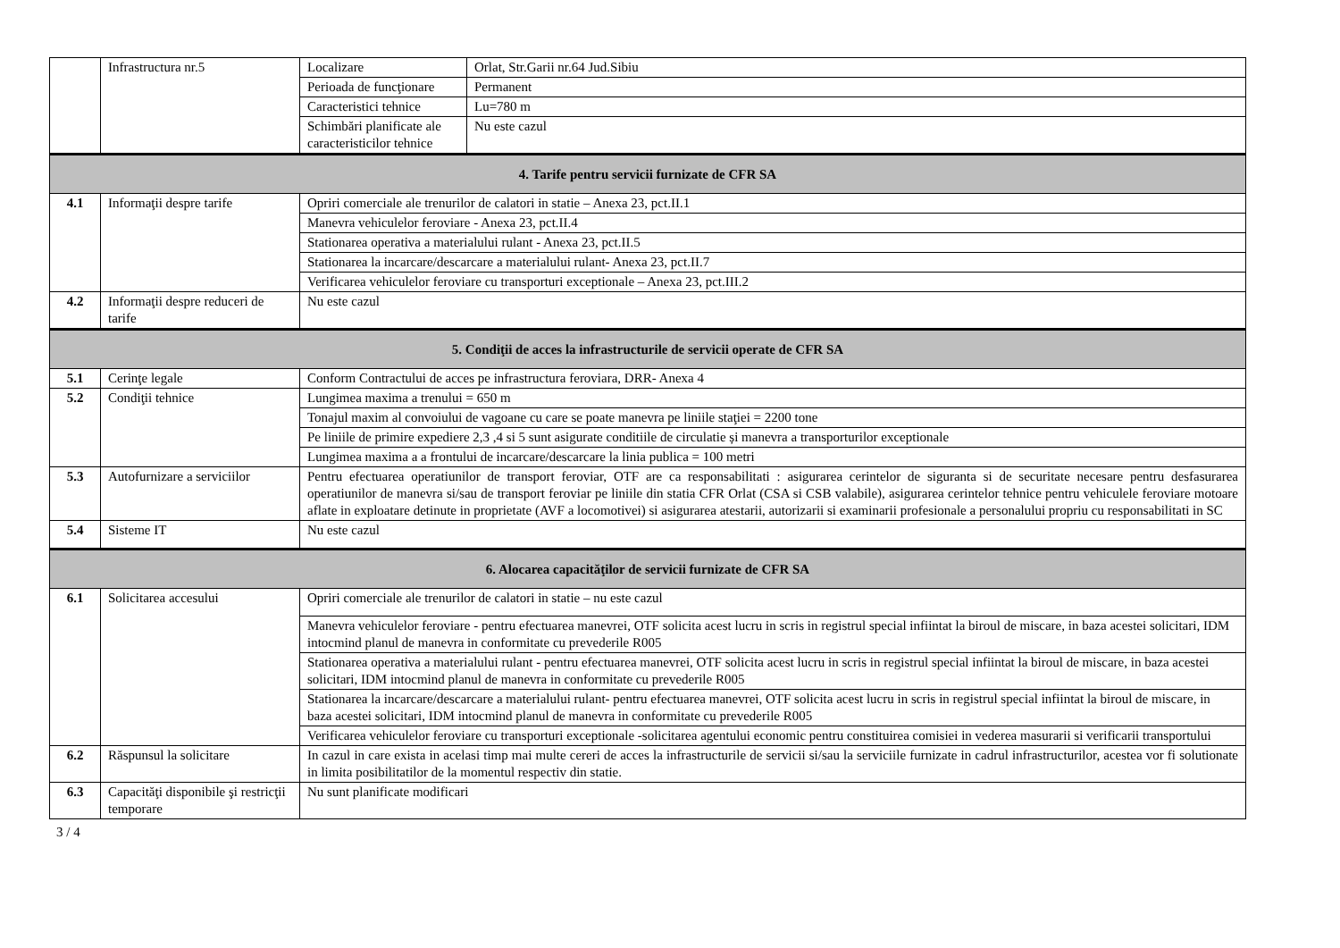| | Infrastructura nr.5 | Localizare | Orlat, Str.Garii nr.64 Jud.Sibiu |
| | | Perioada de funcţionare | Permanent |
| | | Caracteristici tehnice | Lu=780 m |
| | | Schimbări planificate ale caracteristicilor tehnice | Nu este cazul |
| 4. Tarife pentru servicii furnizate de CFR SA | | | |
| 4.1 | Informaţii despre tarife | Opriri comerciale ale trenurilor de calatori in statie – Anexa 23, pct.II.1 | |
| | | Manevra vehiculelor feroviare - Anexa 23, pct.II.4 | |
| | | Stationarea operativa a materialului rulant - Anexa 23, pct.II.5 | |
| | | Stationarea la incarcare/descarcare a materialului rulant- Anexa 23, pct.II.7 | |
| | | Verificarea vehiculelor feroviare cu transporturi exceptionale – Anexa 23, pct.III.2 | |
| 4.2 | Informaţii despre reduceri de tarife | Nu este cazul | |
| 5. Condiţii de acces la infrastructurile de servicii operate de CFR SA | | | |
| 5.1 | Cerinţe legale | Conform Contractului de acces pe infrastructura feroviara, DRR- Anexa 4 | |
| 5.2 | Condiţii tehnice | Lungimea maxima a trenului = 650 m | |
| | | Tonajul maxim al convoiului de vagoane cu care se poate manevra pe liniile staţiei = 2200 tone | |
| | | Pe liniile de primire expediere 2,3 ,4 si 5 sunt asigurate conditiile de circulatie și manevra a transporturilor exceptionale | |
| | | Lungimea maxima a a frontului de incarcare/descarcare la linia publica = 100 metri | |
| 5.3 | Autofurnizare a serviciilor | Pentru efectuarea operatiunilor de transport feroviar, OTF are ca responsabilitati : asigurarea cerintelor de siguranta si de securitate necesare pentru desfasurarea operatiunilor de manevra si/sau de transport feroviar pe liniile din statia CFR Orlat (CSA si CSB valabile), asigurarea cerintelor tehnice pentru vehiculele feroviare motoare aflate in exploatare detinute in proprietate (AVF a locomotivei) si asigurarea atestarii, autorizarii si examinarii profesionale a personalului propriu cu responsabilitati in SC | |
| 5.4 | Sisteme IT | Nu este cazul | |
| 6. Alocarea capacităţilor de servicii furnizate de CFR SA | | | |
| 6.1 | Solicitarea accesului | Opriri comerciale ale trenurilor de calatori in statie – nu este cazul | |
| | | Manevra vehiculelor feroviare - pentru efectuarea manevrei, OTF solicita acest lucru in scris in registrul special infiintat la biroul de miscare, in baza acestei solicitari, IDM intocmind planul de manevra in conformitate cu prevederile R005 | |
| | | Stationarea operativa a materialului rulant - pentru efectuarea manevrei, OTF solicita acest lucru in scris in registrul special infiintat la biroul de miscare, in baza acestei solicitari, IDM intocmind planul de manevra in conformitate cu prevederile R005 | |
| | | Stationarea la incarcare/descarcare a materialului rulant- pentru efectuarea manevrei, OTF solicita acest lucru in scris in registrul special infiintat la biroul de miscare, in baza acestei solicitari, IDM intocmind planul de manevra in conformitate cu prevederile R005 | |
| | | Verificarea vehiculelor feroviare cu transporturi exceptionale -solicitarea agentului economic pentru constituirea comisiei in vederea masurarii si verificarii transportului | |
| 6.2 | Răspunsul la solicitare | In cazul in care exista in acelasi timp mai multe cereri de acces la infrastructurile de servicii si/sau la serviciile furnizate in cadrul infrastructurilor, acestea vor fi solutionate in limita posibilitatilor de la momentul respectiv din statie. | |
| 6.3 | Capacităţi disponibile şi restricţii temporare | Nu sunt planificate modificari | |
3 / 4